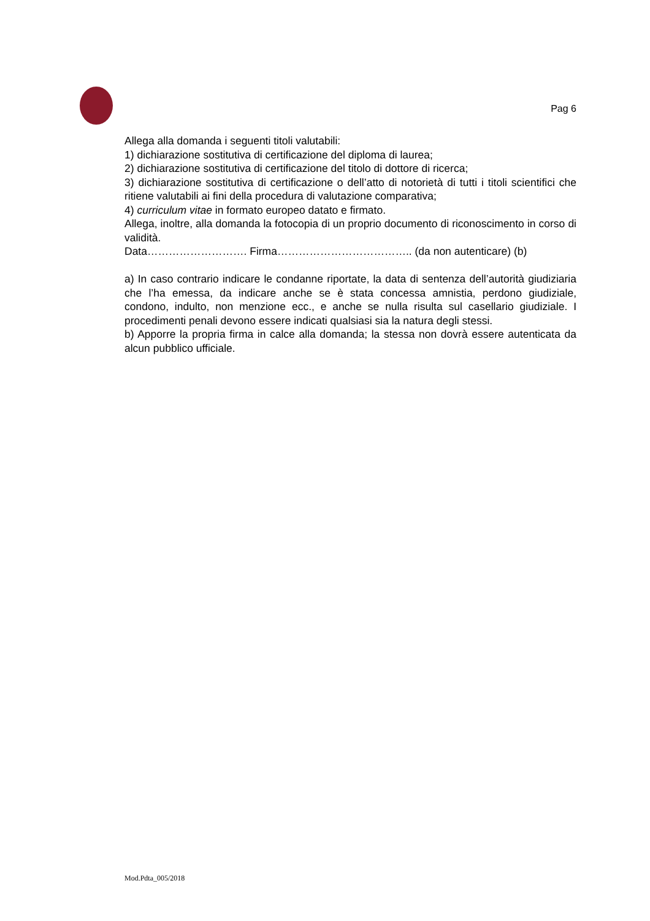Pag 6
Allega alla domanda i seguenti titoli valutabili:
1) dichiarazione sostitutiva di certificazione del diploma di laurea;
2) dichiarazione sostitutiva di certificazione del titolo di dottore di ricerca;
3) dichiarazione sostitutiva di certificazione o dell’atto di notorietà di tutti i titoli scientifici che ritiene valutabili ai fini della procedura di valutazione comparativa;
4) curriculum vitae in formato europeo datato e firmato.
Allega, inoltre, alla domanda la fotocopia di un proprio documento di riconoscimento in corso di validità.
Data………………………. Firma……………………………….. (da non autenticare) (b)
a) In caso contrario indicare le condanne riportate, la data di sentenza dell’autorità giudiziaria che l’ha emessa, da indicare anche se è stata concessa amnistia, perdono giudiziale, condono, indulto, non menzione ecc., e anche se nulla risulta sul casellario giudiziale. I procedimenti penali devono essere indicati qualsiasi sia la natura degli stessi.
b) Apporre la propria firma in calce alla domanda; la stessa non dovrà essere autenticata da alcun pubblico ufficiale.
Mod.Pdta_005/2018